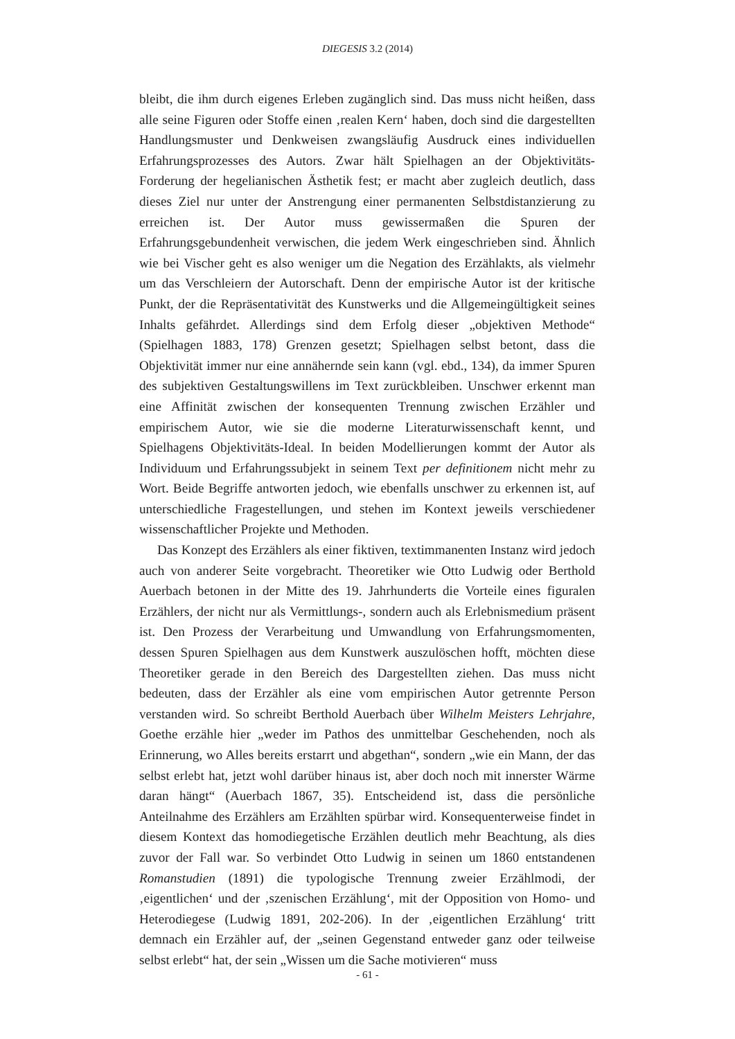DIEGESIS 3.2 (2014)
bleibt, die ihm durch eigenes Erleben zugänglich sind. Das muss nicht heißen, dass alle seine Figuren oder Stoffe einen ‚realen Kern‘ haben, doch sind die dargestellten Handlungsmuster und Denkweisen zwangsläufig Ausdruck eines individuellen Erfahrungsprozesses des Autors. Zwar hält Spielhagen an der Objektivitäts-Forderung der hegelianischen Ästhetik fest; er macht aber zugleich deutlich, dass dieses Ziel nur unter der Anstrengung einer permanenten Selbstdistanzierung zu erreichen ist. Der Autor muss gewissermaßen die Spuren der Erfahrungsgebundenheit verwischen, die jedem Werk eingeschrieben sind. Ähnlich wie bei Vischer geht es also weniger um die Negation des Erzählakts, als vielmehr um das Verschleiern der Autorschaft. Denn der empirische Autor ist der kritische Punkt, der die Repräsentativität des Kunstwerks und die Allgemeingültigkeit seines Inhalts gefährdet. Allerdings sind dem Erfolg dieser „objektiven Methode“ (Spielhagen 1883, 178) Grenzen gesetzt; Spielhagen selbst betont, dass die Objektivität immer nur eine annähernde sein kann (vgl. ebd., 134), da immer Spuren des subjektiven Gestaltungswillens im Text zurückbleiben. Unschwer erkennt man eine Affinität zwischen der konsequenten Trennung zwischen Erzähler und empirischem Autor, wie sie die moderne Literaturwissenschaft kennt, und Spielhagens Objektivitäts-Ideal. In beiden Modellierungen kommt der Autor als Individuum und Erfahrungssubjekt in seinem Text per definitionem nicht mehr zu Wort. Beide Begriffe antworten jedoch, wie ebenfalls unschwer zu erkennen ist, auf unterschiedliche Fragestellungen, und stehen im Kontext jeweils verschiedener wissenschaftlicher Projekte und Methoden.
Das Konzept des Erzählers als einer fiktiven, textimmanenten Instanz wird jedoch auch von anderer Seite vorgebracht. Theoretiker wie Otto Ludwig oder Berthold Auerbach betonen in der Mitte des 19. Jahrhunderts die Vorteile eines figuralen Erzählers, der nicht nur als Vermittlungs-, sondern auch als Erlebnismedium präsent ist. Den Prozess der Verarbeitung und Umwandlung von Erfahrungsmomenten, dessen Spuren Spielhagen aus dem Kunstwerk auszulöschen hofft, möchten diese Theoretiker gerade in den Bereich des Dargestellten ziehen. Das muss nicht bedeuten, dass der Erzähler als eine vom empirischen Autor getrennte Person verstanden wird. So schreibt Berthold Auerbach über Wilhelm Meisters Lehrjahre, Goethe erzähle hier „weder im Pathos des unmittelbar Geschehenden, noch als Erinnerung, wo Alles bereits erstarrt und abgethan“, sondern „wie ein Mann, der das selbst erlebt hat, jetzt wohl darüber hinaus ist, aber doch noch mit innerster Wärme daran hängt“ (Auerbach 1867, 35). Entscheidend ist, dass die persönliche Anteilnahme des Erzählers am Erzählten spürbar wird. Konsequenterweise findet in diesem Kontext das homodiegetische Erzählen deutlich mehr Beachtung, als dies zuvor der Fall war. So verbindet Otto Ludwig in seinen um 1860 entstandenen Romanstudien (1891) die typologische Trennung zweier Erzählmodi, der ‚eigentlichen‘ und der ‚szenischen Erzählung‘, mit der Opposition von Homo- und Heterodiegese (Ludwig 1891, 202-206). In der ‚eigentlichen Erzählung‘ tritt demnach ein Erzähler auf, der „seinen Gegenstand entweder ganz oder teilweise selbst erlebt“ hat, der sein „Wissen um die Sache motivieren“ muss
- 61 -